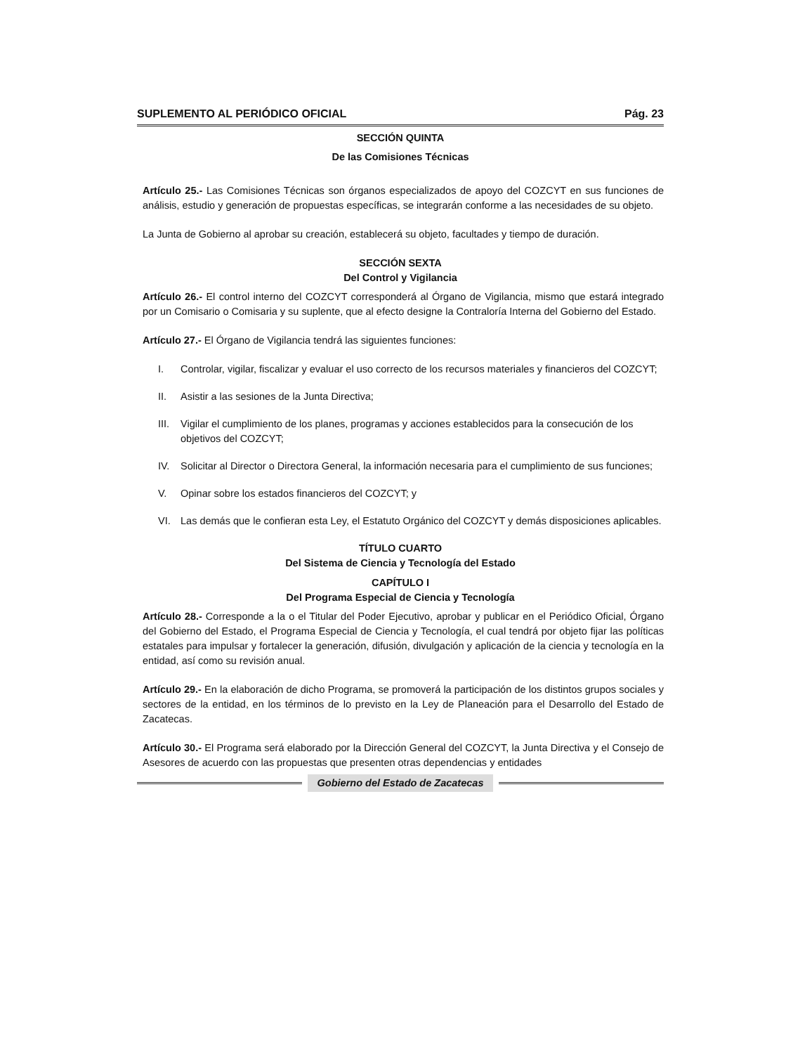SUPLEMENTO AL PERIÓDICO OFICIAL Pág. 23
SECCIÓN QUINTA
De las Comisiones Técnicas
Artículo 25.- Las Comisiones Técnicas son órganos especializados de apoyo del COZCYT en sus funciones de análisis, estudio y generación de propuestas específicas, se integrarán conforme a las necesidades de su objeto.
La Junta de Gobierno al aprobar su creación, establecerá su objeto, facultades y tiempo de duración.
SECCIÓN SEXTA
Del Control y Vigilancia
Artículo 26.- El control interno del COZCYT corresponderá al Órgano de Vigilancia, mismo que estará integrado por un Comisario o Comisaria y su suplente, que al efecto designe la Contraloría Interna del Gobierno del Estado.
Artículo 27.- El Órgano de Vigilancia tendrá las siguientes funciones:
I. Controlar, vigilar, fiscalizar y evaluar el uso correcto de los recursos materiales y financieros del COZCYT;
II. Asistir a las sesiones de la Junta Directiva;
III. Vigilar el cumplimiento de los planes, programas y acciones establecidos para la consecución de los objetivos del COZCYT;
IV. Solicitar al Director o Directora General, la información necesaria para el cumplimiento de sus funciones;
V. Opinar sobre los estados financieros del COZCYT; y
VI. Las demás que le confieran esta Ley, el Estatuto Orgánico del COZCYT y demás disposiciones aplicables.
TÍTULO CUARTO
Del Sistema de Ciencia y Tecnología del Estado
CAPÍTULO I
Del Programa Especial de Ciencia y Tecnología
Artículo 28.- Corresponde a la o el Titular del Poder Ejecutivo, aprobar y publicar en el Periódico Oficial, Órgano del Gobierno del Estado, el Programa Especial de Ciencia y Tecnología, el cual tendrá por objeto fijar las políticas estatales para impulsar y fortalecer la generación, difusión, divulgación y aplicación de la ciencia y tecnología en la entidad, así como su revisión anual.
Artículo 29.- En la elaboración de dicho Programa, se promoverá la participación de los distintos grupos sociales y sectores de la entidad, en los términos de lo previsto en la Ley de Planeación para el Desarrollo del Estado de Zacatecas.
Artículo 30.- El Programa será elaborado por la Dirección General del COZCYT, la Junta Directiva y el Consejo de Asesores de acuerdo con las propuestas que presenten otras dependencias y entidades
Gobierno del Estado de Zacatecas